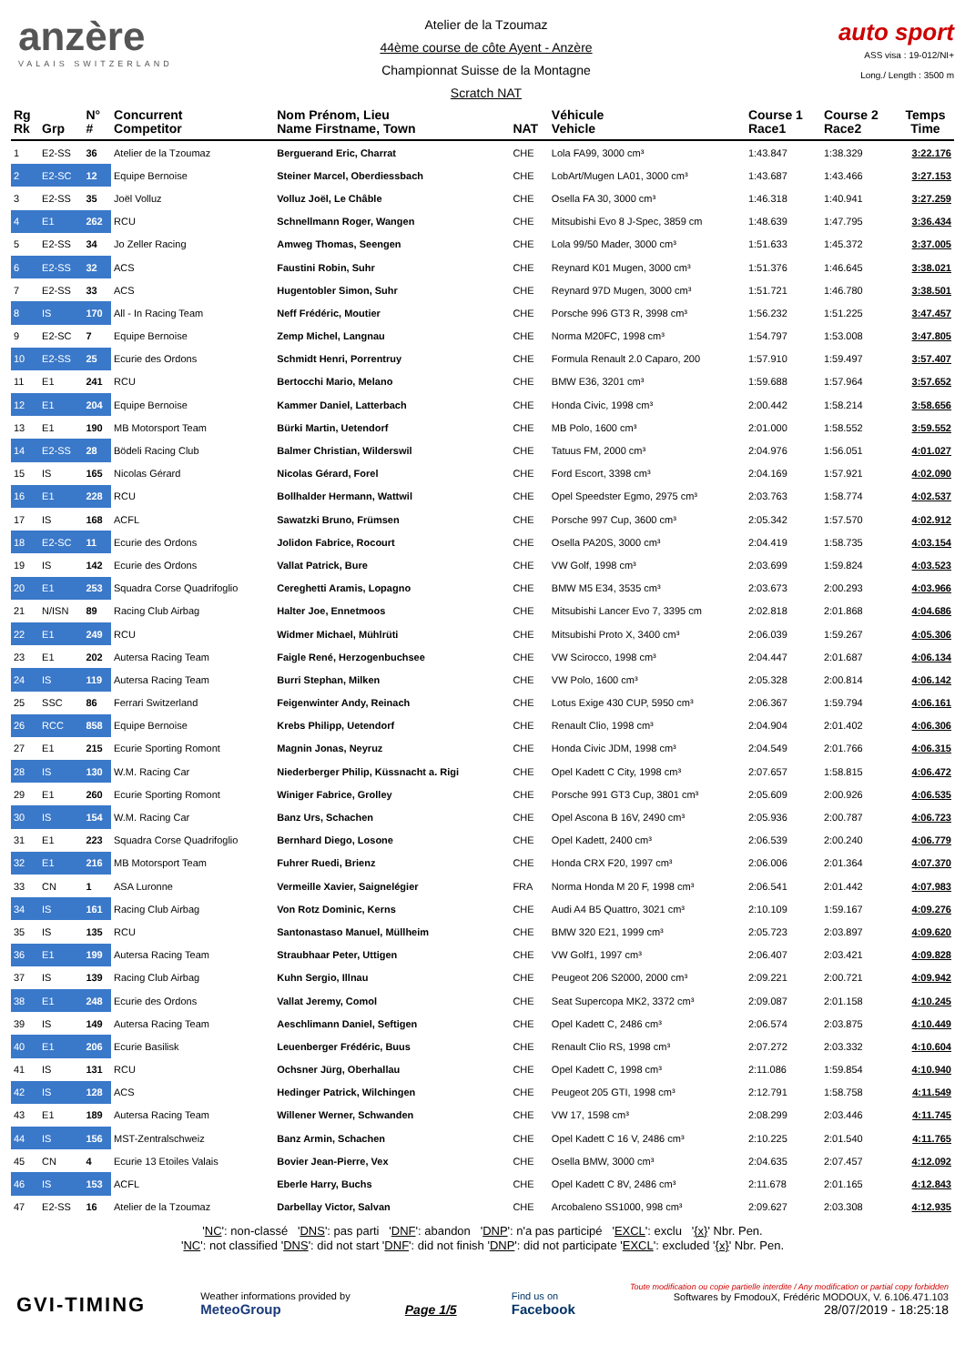anzère
VALAIS SWITZERLAND
Atelier de la Tzoumaz
44ème course de côte Ayent - Anzère
Championnat Suisse de la Montagne
Scratch NAT
auto sport
ASS visa : 19-012/NI+
Long./ Length : 3500 m
| Rg Rk | Grp | N° # | Concurrent Competitor | Nom Prénom, Lieu Name Firstname, Town | NAT | Véhicule Vehicle | Course 1 Race1 | Course 2 Race2 | Temps Time |
| --- | --- | --- | --- | --- | --- | --- | --- | --- | --- |
| 1 | E2-SS | 36 | Atelier de la Tzoumaz | Berguerand Eric, Charrat | CHE | Lola FA99, 3000 cm³ | 1:43.847 | 1:38.329 | 3:22.176 |
| 2 | E2-SC | 12 | Equipe Bernoise | Steiner Marcel, Oberdiessbach | CHE | LobArt/Mugen LA01, 3000 cm³ | 1:43.687 | 1:43.466 | 3:27.153 |
| 3 | E2-SS | 35 | Joël Volluz | Volluz Joël, Le Châble | CHE | Osella FA 30, 3000 cm³ | 1:46.318 | 1:40.941 | 3:27.259 |
| 4 | E1 | 262 | RCU | Schnellmann Roger, Wangen | CHE | Mitsubishi Evo 8 J-Spec, 3859 cm | 1:48.639 | 1:47.795 | 3:36.434 |
| 5 | E2-SS | 34 | Jo Zeller Racing | Amweg Thomas, Seengen | CHE | Lola 99/50 Mader, 3000 cm³ | 1:51.633 | 1:45.372 | 3:37.005 |
| 6 | E2-SS | 32 | ACS | Faustini Robin, Suhr | CHE | Reynard K01 Mugen, 3000 cm³ | 1:51.376 | 1:46.645 | 3:38.021 |
| 7 | E2-SS | 33 | ACS | Hugentobler Simon, Suhr | CHE | Reynard 97D Mugen, 3000 cm³ | 1:51.721 | 1:46.780 | 3:38.501 |
| 8 | IS | 170 | All - In Racing Team | Neff Frédéric, Moutier | CHE | Porsche 996 GT3 R, 3998 cm³ | 1:56.232 | 1:51.225 | 3:47.457 |
| 9 | E2-SC | 7 | Equipe Bernoise | Zemp Michel, Langnau | CHE | Norma M20FC, 1998 cm³ | 1:54.797 | 1:53.008 | 3:47.805 |
| 10 | E2-SS | 25 | Ecurie des Ordons | Schmidt Henri, Porrentruy | CHE | Formula Renault 2.0 Caparo, 200 | 1:57.910 | 1:59.497 | 3:57.407 |
| 11 | E1 | 241 | RCU | Bertocchi Mario, Melano | CHE | BMW E36, 3201 cm³ | 1:59.688 | 1:57.964 | 3:57.652 |
| 12 | E1 | 204 | Equipe Bernoise | Kammer Daniel, Latterbach | CHE | Honda Civic, 1998 cm³ | 2:00.442 | 1:58.214 | 3:58.656 |
| 13 | E1 | 190 | MB Motorsport Team | Bürki Martin, Uetendorf | CHE | MB Polo, 1600 cm³ | 2:01.000 | 1:58.552 | 3:59.552 |
| 14 | E2-SS | 28 | Bödeli Racing Club | Balmer Christian, Wilderswil | CHE | Tatuus FM, 2000 cm³ | 2:04.976 | 1:56.051 | 4:01.027 |
| 15 | IS | 165 | Nicolas Gérard | Nicolas Gérard, Forel | CHE | Ford Escort, 3398 cm³ | 2:04.169 | 1:57.921 | 4:02.090 |
| 16 | E1 | 228 | RCU | Bollhalder Hermann, Wattwil | CHE | Opel Speedster Egmo, 2975 cm³ | 2:03.763 | 1:58.774 | 4:02.537 |
| 17 | IS | 168 | ACFL | Sawatzki Bruno, Frümsen | CHE | Porsche 997 Cup, 3600 cm³ | 2:05.342 | 1:57.570 | 4:02.912 |
| 18 | E2-SC | 11 | Ecurie des Ordons | Jolidon Fabrice, Rocourt | CHE | Osella PA20S, 3000 cm³ | 2:04.419 | 1:58.735 | 4:03.154 |
| 19 | IS | 142 | Ecurie des Ordons | Vallat Patrick, Bure | CHE | VW Golf, 1998 cm³ | 2:03.699 | 1:59.824 | 4:03.523 |
| 20 | E1 | 253 | Squadra Corse Quadrifoglio | Cereghetti Aramis, Lopagno | CHE | BMW M5 E34, 3535 cm³ | 2:03.673 | 2:00.293 | 4:03.966 |
| 21 | N/ISN | 89 | Racing Club Airbag | Halter Joe, Ennetmoos | CHE | Mitsubishi Lancer Evo 7, 3395 cm | 2:02.818 | 2:01.868 | 4:04.686 |
| 22 | E1 | 249 | RCU | Widmer Michael, Mühlrüti | CHE | Mitsubishi Proto X, 3400 cm³ | 2:06.039 | 1:59.267 | 4:05.306 |
| 23 | E1 | 202 | Autersa Racing Team | Faigle René, Herzogenbuchsee | CHE | VW Scirocco, 1998 cm³ | 2:04.447 | 2:01.687 | 4:06.134 |
| 24 | IS | 119 | Autersa Racing Team | Burri Stephan, Milken | CHE | VW Polo, 1600 cm³ | 2:05.328 | 2:00.814 | 4:06.142 |
| 25 | SSC | 86 | Ferrari Switzerland | Feigenwinter Andy, Reinach | CHE | Lotus Exige 430 CUP, 5950 cm³ | 2:06.367 | 1:59.794 | 4:06.161 |
| 26 | RCC | 858 | Equipe Bernoise | Krebs Philipp, Uetendorf | CHE | Renault Clio, 1998 cm³ | 2:04.904 | 2:01.402 | 4:06.306 |
| 27 | E1 | 215 | Ecurie Sporting Romont | Magnin Jonas, Neyruz | CHE | Honda Civic JDM, 1998 cm³ | 2:04.549 | 2:01.766 | 4:06.315 |
| 28 | IS | 130 | W.M. Racing Car | Niederberger Philip, Küssnacht a. Rigi | CHE | Opel Kadett C City, 1998 cm³ | 2:07.657 | 1:58.815 | 4:06.472 |
| 29 | E1 | 260 | Ecurie Sporting Romont | Winiger Fabrice, Grolley | CHE | Porsche 991 GT3 Cup, 3801 cm³ | 2:05.609 | 2:00.926 | 4:06.535 |
| 30 | IS | 154 | W.M. Racing Car | Banz Urs, Schachen | CHE | Opel Ascona B 16V, 2490 cm³ | 2:05.936 | 2:00.787 | 4:06.723 |
| 31 | E1 | 223 | Squadra Corse Quadrifoglio | Bernhard Diego, Losone | CHE | Opel Kadett, 2400 cm³ | 2:06.539 | 2:00.240 | 4:06.779 |
| 32 | E1 | 216 | MB Motorsport Team | Fuhrer Ruedi, Brienz | CHE | Honda CRX F20, 1997 cm³ | 2:06.006 | 2:01.364 | 4:07.370 |
| 33 | CN | 1 | ASA Luronne | Vermeille Xavier, Saignelégier | FRA | Norma Honda M 20 F, 1998 cm³ | 2:06.541 | 2:01.442 | 4:07.983 |
| 34 | IS | 161 | Racing Club Airbag | Von Rotz Dominic, Kerns | CHE | Audi A4 B5 Quattro, 3021 cm³ | 2:10.109 | 1:59.167 | 4:09.276 |
| 35 | IS | 135 | RCU | Santonastaso Manuel, Müllheim | CHE | BMW 320 E21, 1999 cm³ | 2:05.723 | 2:03.897 | 4:09.620 |
| 36 | E1 | 199 | Autersa Racing Team | Straubhaar Peter, Uttigen | CHE | VW Golf1, 1997 cm³ | 2:06.407 | 2:03.421 | 4:09.828 |
| 37 | IS | 139 | Racing Club Airbag | Kuhn Sergio, Illnau | CHE | Peugeot 206 S2000, 2000 cm³ | 2:09.221 | 2:00.721 | 4:09.942 |
| 38 | E1 | 248 | Ecurie des Ordons | Vallat Jeremy, Comol | CHE | Seat Supercopa MK2, 3372 cm³ | 2:09.087 | 2:01.158 | 4:10.245 |
| 39 | IS | 149 | Autersa Racing Team | Aeschlimann Daniel, Seftigen | CHE | Opel Kadett C, 2486 cm³ | 2:06.574 | 2:03.875 | 4:10.449 |
| 40 | E1 | 206 | Ecurie Basilisk | Leuenberger Frédéric, Buus | CHE | Renault Clio RS, 1998 cm³ | 2:07.272 | 2:03.332 | 4:10.604 |
| 41 | IS | 131 | RCU | Ochsner Jürg, Oberhallau | CHE | Opel Kadett C, 1998 cm³ | 2:11.086 | 1:59.854 | 4:10.940 |
| 42 | IS | 128 | ACS | Hedinger Patrick, Wilchingen | CHE | Peugeot 205 GTI, 1998 cm³ | 2:12.791 | 1:58.758 | 4:11.549 |
| 43 | E1 | 189 | Autersa Racing Team | Willener Werner, Schwanden | CHE | VW 17, 1598 cm³ | 2:08.299 | 2:03.446 | 4:11.745 |
| 44 | IS | 156 | MST-Zentralschweiz | Banz Armin, Schachen | CHE | Opel Kadett C 16 V, 2486 cm³ | 2:10.225 | 2:01.540 | 4:11.765 |
| 45 | CN | 4 | Ecurie 13 Etoiles Valais | Bovier Jean-Pierre, Vex | CHE | Osella BMW, 3000 cm³ | 2:04.635 | 2:07.457 | 4:12.092 |
| 46 | IS | 153 | ACFL | Eberle Harry, Buchs | CHE | Opel Kadett C 8V, 2486 cm³ | 2:11.678 | 2:01.165 | 4:12.843 |
| 47 | E2-SS | 16 | Atelier de la Tzoumaz | Darbellay Victor, Salvan | CHE | Arcobaleno SS1000, 998 cm³ | 2:09.627 | 2:03.308 | 4:12.935 |
'NC': non-classé 'DNS': pas parti 'DNF': abandon 'DNP': n'a pas participé 'EXCL': exclu '{x}' Nbr. Pen.
'NC': not classified 'DNS': did not start 'DNF': did not finish 'DNP': did not participate 'EXCL': excluded '{x}' Nbr. Pen.
GVI-TIMING
Weather informations provided by
MeteoGroup
Page 1/5
Find us on
Facebook
Toute modification ou copie partielle interdite / Any modification or partial copy forbidden
Softwares by FmodouX, Frédéric MODOUX, V. 6.106.471.103
28/07/2019 - 18:25:18